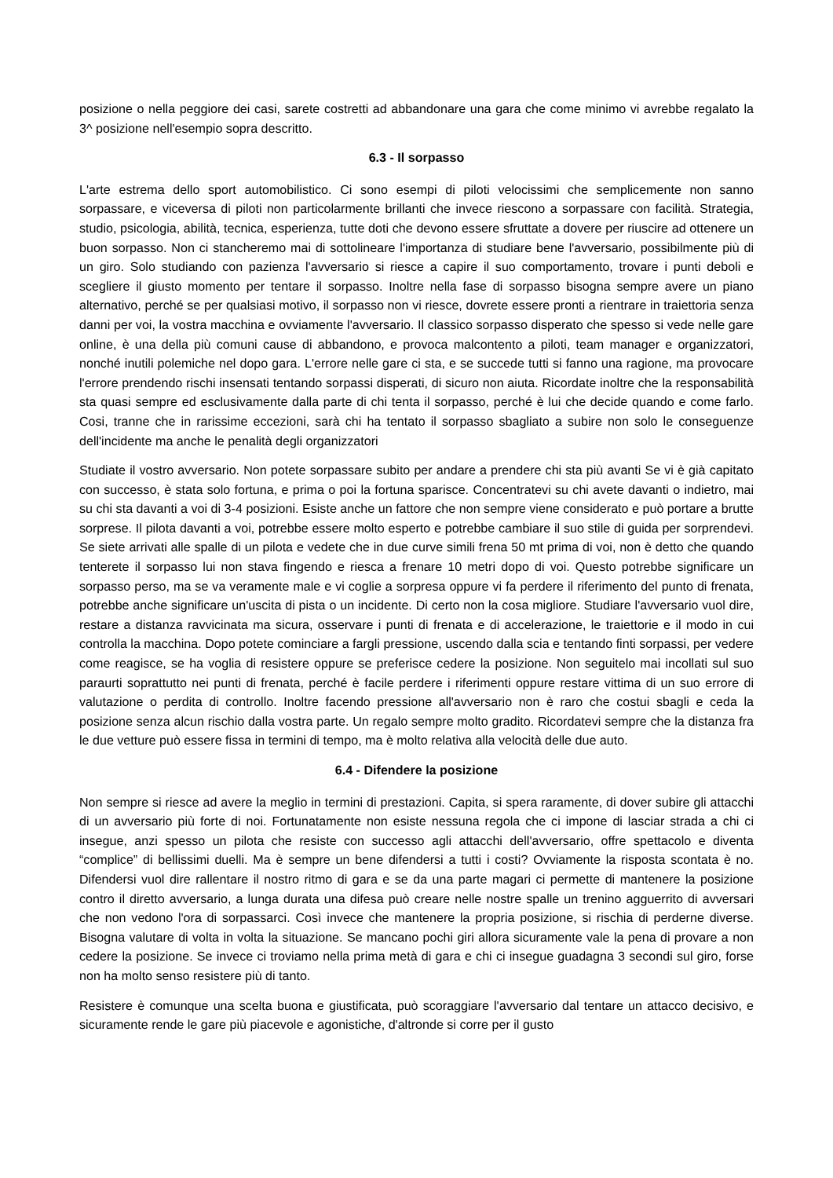posizione o nella peggiore dei casi, sarete costretti ad abbandonare una gara che come minimo vi avrebbe regalato la 3^ posizione nell'esempio sopra descritto.
6.3 - Il sorpasso
L'arte estrema dello sport automobilistico. Ci sono esempi di piloti velocissimi che semplicemente non sanno sorpassare, e viceversa di piloti non particolarmente brillanti che invece riescono a sorpassare con facilità. Strategia, studio, psicologia, abilità, tecnica, esperienza, tutte doti che devono essere sfruttate a dovere per riuscire ad ottenere un buon sorpasso. Non ci stancheremo mai di sottolineare l'importanza di studiare bene l'avversario, possibilmente più di un giro. Solo studiando con pazienza l'avversario si riesce a capire il suo comportamento, trovare i punti deboli e scegliere il giusto momento per tentare il sorpasso. Inoltre nella fase di sorpasso bisogna sempre avere un piano alternativo, perché se per qualsiasi motivo, il sorpasso non vi riesce, dovrete essere pronti a rientrare in traiettoria senza danni per voi, la vostra macchina e ovviamente l'avversario. Il classico sorpasso disperato che spesso si vede nelle gare online, è una della più comuni cause di abbandono, e provoca malcontento a piloti, team manager e organizzatori, nonché inutili polemiche nel dopo gara. L'errore nelle gare ci sta, e se succede tutti si fanno una ragione, ma provocare l'errore prendendo rischi insensati tentando sorpassi disperati, di sicuro non aiuta. Ricordate inoltre che la responsabilità sta quasi sempre ed esclusivamente dalla parte di chi tenta il sorpasso, perché è lui che decide quando e come farlo. Cosi, tranne che in rarissime eccezioni, sarà chi ha tentato il sorpasso sbagliato a subire non solo le conseguenze dell'incidente ma anche le penalità degli organizzatori
Studiate il vostro avversario. Non potete sorpassare subito per andare a prendere chi sta più avanti Se vi è già capitato con successo, è stata solo fortuna, e prima o poi la fortuna sparisce. Concentratevi su chi avete davanti o indietro, mai su chi sta davanti a voi di 3-4 posizioni. Esiste anche un fattore che non sempre viene considerato e può portare a brutte sorprese. Il pilota davanti a voi, potrebbe essere molto esperto e potrebbe cambiare il suo stile di guida per sorprendevi. Se siete arrivati alle spalle di un pilota e vedete che in due curve simili frena 50 mt prima di voi, non è detto che quando tenterete il sorpasso lui non stava fingendo e riesca a frenare 10 metri dopo di voi. Questo potrebbe significare un sorpasso perso, ma se va veramente male e vi coglie a sorpresa oppure vi fa perdere il riferimento del punto di frenata, potrebbe anche significare un'uscita di pista o un incidente. Di certo non la cosa migliore. Studiare l'avversario vuol dire, restare a distanza ravvicinata ma sicura, osservare i punti di frenata e di accelerazione, le traiettorie e il modo in cui controlla la macchina. Dopo potete cominciare a fargli pressione, uscendo dalla scia e tentando finti sorpassi, per vedere come reagisce, se ha voglia di resistere oppure se preferisce cedere la posizione. Non seguitelo mai incollati sul suo paraurti soprattutto nei punti di frenata, perché è facile perdere i riferimenti oppure restare vittima di un suo errore di valutazione o perdita di controllo. Inoltre facendo pressione all'avversario non è raro che costui sbagli e ceda la posizione senza alcun rischio dalla vostra parte. Un regalo sempre molto gradito. Ricordatevi sempre che la distanza fra le due vetture può essere fissa in termini di tempo, ma è molto relativa alla velocità delle due auto.
6.4 - Difendere la posizione
Non sempre si riesce ad avere la meglio in termini di prestazioni. Capita, si spera raramente, di dover subire gli attacchi di un avversario più forte di noi. Fortunatamente non esiste nessuna regola che ci impone di lasciar strada a chi ci insegue, anzi spesso un pilota che resiste con successo agli attacchi dell'avversario, offre spettacolo e diventa “complice” di bellissimi duelli. Ma è sempre un bene difendersi a tutti i costi? Ovviamente la risposta scontata è no. Difendersi vuol dire rallentare il nostro ritmo di gara e se da una parte magari ci permette di mantenere la posizione contro il diretto avversario, a lunga durata una difesa può creare nelle nostre spalle un trenino agguerrito di avversari che non vedono l'ora di sorpassarci. Così invece che mantenere la propria posizione, si rischia di perderne diverse. Bisogna valutare di volta in volta la situazione. Se mancano pochi giri allora sicuramente vale la pena di provare a non cedere la posizione. Se invece ci troviamo nella prima metà di gara e chi ci insegue guadagna 3 secondi sul giro, forse non ha molto senso resistere più di tanto.
Resistere è comunque una scelta buona e giustificata, può scoraggiare l'avversario dal tentare un attacco decisivo, e sicuramente rende le gare più piacevole e agonistiche, d'altronde si corre per il gusto